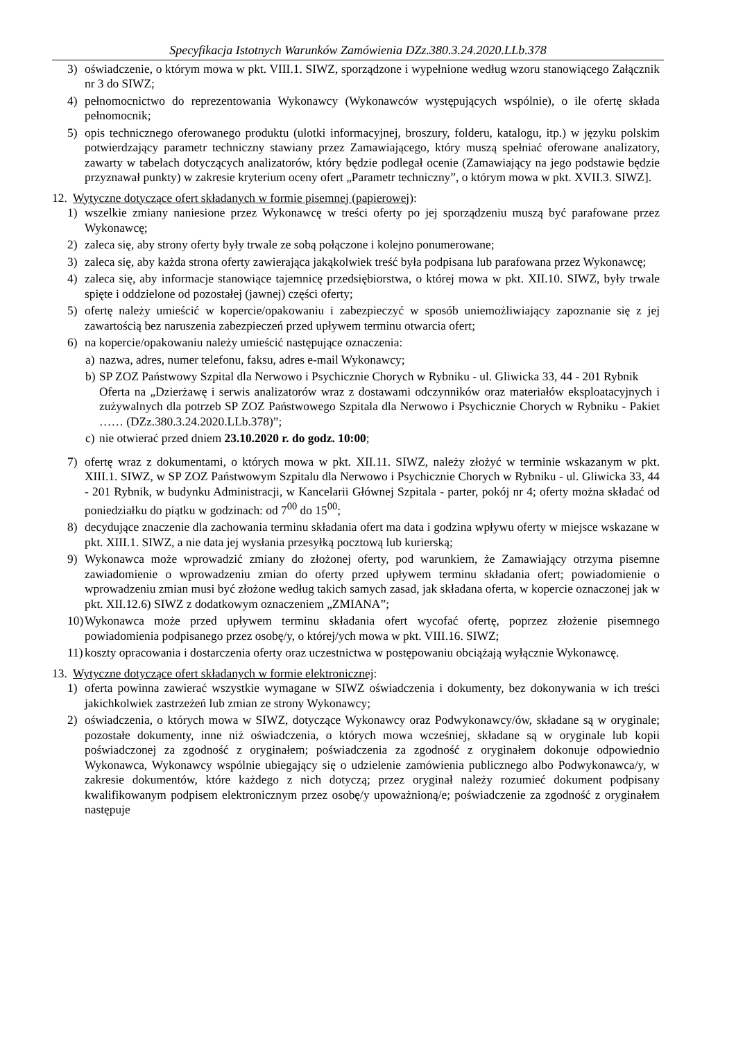Specyfikacja Istotnych Warunków Zamówienia DZz.380.3.24.2020.LLb.378
3) oświadczenie, o którym mowa w pkt. VIII.1. SIWZ, sporządzone i wypełnione według wzoru stanowiącego Załącznik nr 3 do SIWZ;
4) pełnomocnictwo do reprezentowania Wykonawcy (Wykonawców występujących wspólnie), o ile ofertę składa pełnomocnik;
5) opis technicznego oferowanego produktu (ulotki informacyjnej, broszury, folderu, katalogu, itp.) w języku polskim potwierdzający parametr techniczny stawiany przez Zamawiającego, który muszą spełniać oferowane analizatory, zawarty w tabelach dotyczących analizatorów, który będzie podlegał ocenie (Zamawiający na jego podstawie będzie przyznawał punkty) w zakresie kryterium oceny ofert „Parametr techniczny”, o którym mowa w pkt. XVII.3. SIWZ].
12. Wytyczne dotyczące ofert składanych w formie pisemnej (papierowej):
1) wszelkie zmiany naniesione przez Wykonawcę w treści oferty po jej sporządzeniu muszą być parafowane przez Wykonawcę;
2) zaleca się, aby strony oferty były trwale ze sobą połączone i kolejno ponumerowane;
3) zaleca się, aby każda strona oferty zawierająca jakąkolwiek treść była podpisana lub parafowana przez Wykonawcę;
4) zaleca się, aby informacje stanowiące tajemnicę przedsiębiorstwa, o której mowa w pkt. XII.10. SIWZ, były trwale spięte i oddzielone od pozostałej (jawnej) części oferty;
5) ofertę należy umieścić w kopercie/opakowaniu i zabezpieczyć w sposób uniemożliwiający zapoznanie się z jej zawartością bez naruszenia zabezpieczeń przed upływem terminu otwarcia ofert;
6) na kopercie/opakowaniu należy umieścić następujące oznaczenia:
a) nazwa, adres, numer telefonu, faksu, adres e-mail Wykonawcy;
b) SP ZOZ Państwowy Szpital dla Nerwowo i Psychicznie Chorych w Rybniku - ul. Gliwicka 33, 44 - 201 Rybnik
Oferta na „Dzierżawę i serwis analizatorów wraz z dostawami odczynników oraz materiałów eksploatacyjnych i zużywalnych dla potrzeb SP ZOZ Państwowego Szpitala dla Nerwowo i Psychicznie Chorych w Rybniku - Pakiet …… (DZz.380.3.24.2020.LLb.378)”;
c) nie otwierać przed dniem 23.10.2020 r. do godz. 10:00;
7) ofertę wraz z dokumentami, o których mowa w pkt. XII.11. SIWZ, należy złożyć w terminie wskazanym w pkt. XIII.1. SIWZ, w SP ZOZ Państwowym Szpitalu dla Nerwowo i Psychicznie Chorych w Rybniku - ul. Gliwicka 33, 44 - 201 Rybnik, w budynku Administracji, w Kancelarii Głównej Szpitala - parter, pokój nr 4; oferty można składać od poniedziałku do piątku w godzinach: od 7<sup>00</sup> do 15<sup>00</sup>;
8) decydujące znaczenie dla zachowania terminu składania ofert ma data i godzina wpływu oferty w miejsce wskazane w pkt. XIII.1. SIWZ, a nie data jej wysłania przesyłką pocztową lub kurierską;
9) Wykonawca może wprowadzić zmiany do złożonej oferty, pod warunkiem, że Zamawiający otrzyma pisemne zawiadomienie o wprowadzeniu zmian do oferty przed upływem terminu składania ofert; powiadomienie o wprowadzeniu zmian musi być złożone według takich samych zasad, jak składana oferta, w kopercie oznaczonej jak w pkt. XII.12.6) SIWZ z dodatkowym oznaczeniem „ZMIANA”;
10) Wykonawca może przed upływem terminu składania ofert wycofać ofertę, poprzez złożenie pisemnego powiadomienia podpisanego przez osobę/y, o której/ych mowa w pkt. VIII.16. SIWZ;
11) koszty opracowania i dostarczenia oferty oraz uczestnictwa w postępowaniu obciążają wyłącznie Wykonawcę.
13. Wytyczne dotyczące ofert składanych w formie elektronicznej:
1) oferta powinna zawierać wszystkie wymagane w SIWZ oświadczenia i dokumenty, bez dokonywania w ich treści jakichkolwiek zastrzeżeń lub zmian ze strony Wykonawcy;
2) oświadczenia, o których mowa w SIWZ, dotyczące Wykonawcy oraz Podwykonawcy/ów, składane są w oryginale; pozostałe dokumenty, inne niż oświadczenia, o których mowa wcześniej, składane są w oryginale lub kopii poświadczonej za zgodność z oryginałem; poświadczenia za zgodność z oryginałem dokonuje odpowiednio Wykonawca, Wykonawcy wspólnie ubiegający się o udzielenie zamówienia publicznego albo Podwykonawca/y, w zakresie dokumentów, które każdego z nich dotyczą; przez oryginał należy rozumieć dokument podpisany kwalifikowanym podpisem elektronicznym przez osobę/y upoważnioną/e; poświadczenie za zgodność z oryginałem następuje